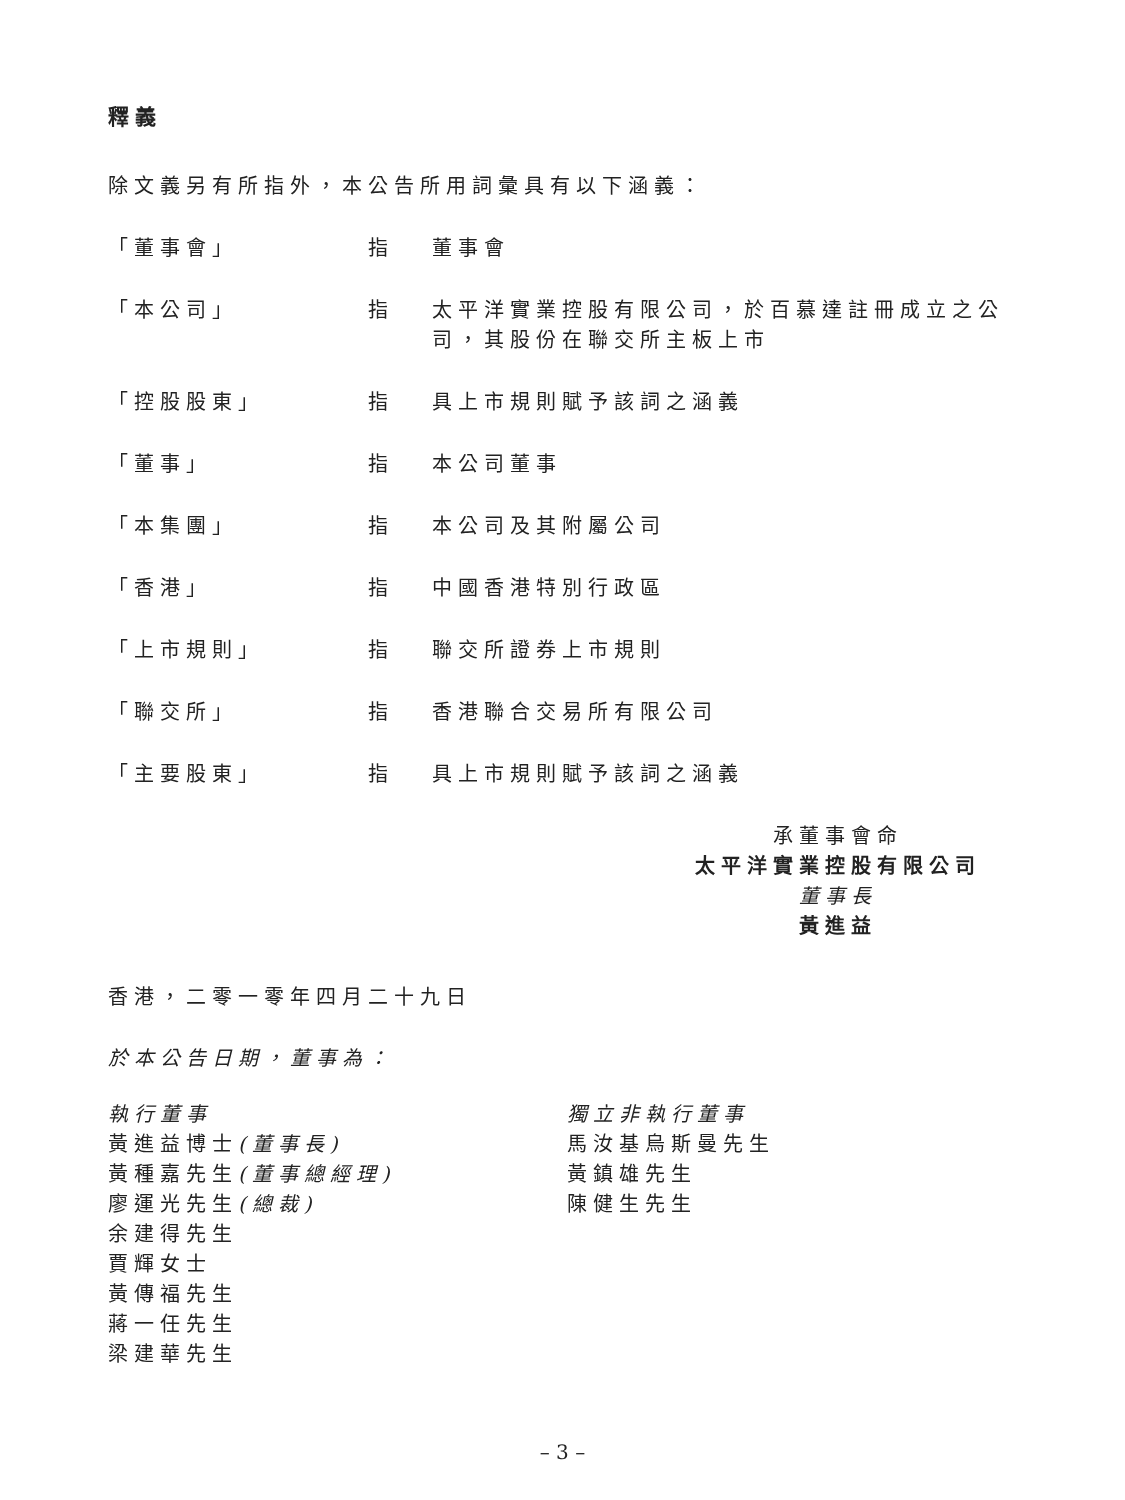釋義
除文義另有所指外，本公告所用詞彙具有以下涵義：
| 「董事會」 | 指 | 董事會 |
| 「本公司」 | 指 | 太平洋實業控股有限公司，於百慕達註冊成立之公司，其股份在聯交所主板上市 |
| 「控股股東」 | 指 | 具上市規則賦予該詞之涵義 |
| 「董事」 | 指 | 本公司董事 |
| 「本集團」 | 指 | 本公司及其附屬公司 |
| 「香港」 | 指 | 中國香港特別行政區 |
| 「上市規則」 | 指 | 聯交所證券上市規則 |
| 「聯交所」 | 指 | 香港聯合交易所有限公司 |
| 「主要股東」 | 指 | 具上市規則賦予該詞之涵義 |
承董事會命
太平洋實業控股有限公司
董事長
黃進益
香港，二零一零年四月二十九日
於本公告日期，董事為：
執行董事
黃進益博士(董事長)
黃種嘉先生(董事總經理)
廖運光先生(總裁)
余建得先生
賈輝女士
黃傳福先生
蔣一任先生
梁建華先生
獨立非執行董事
馬汝基烏斯曼先生
黃鎮雄先生
陳健生先生
– 3 –